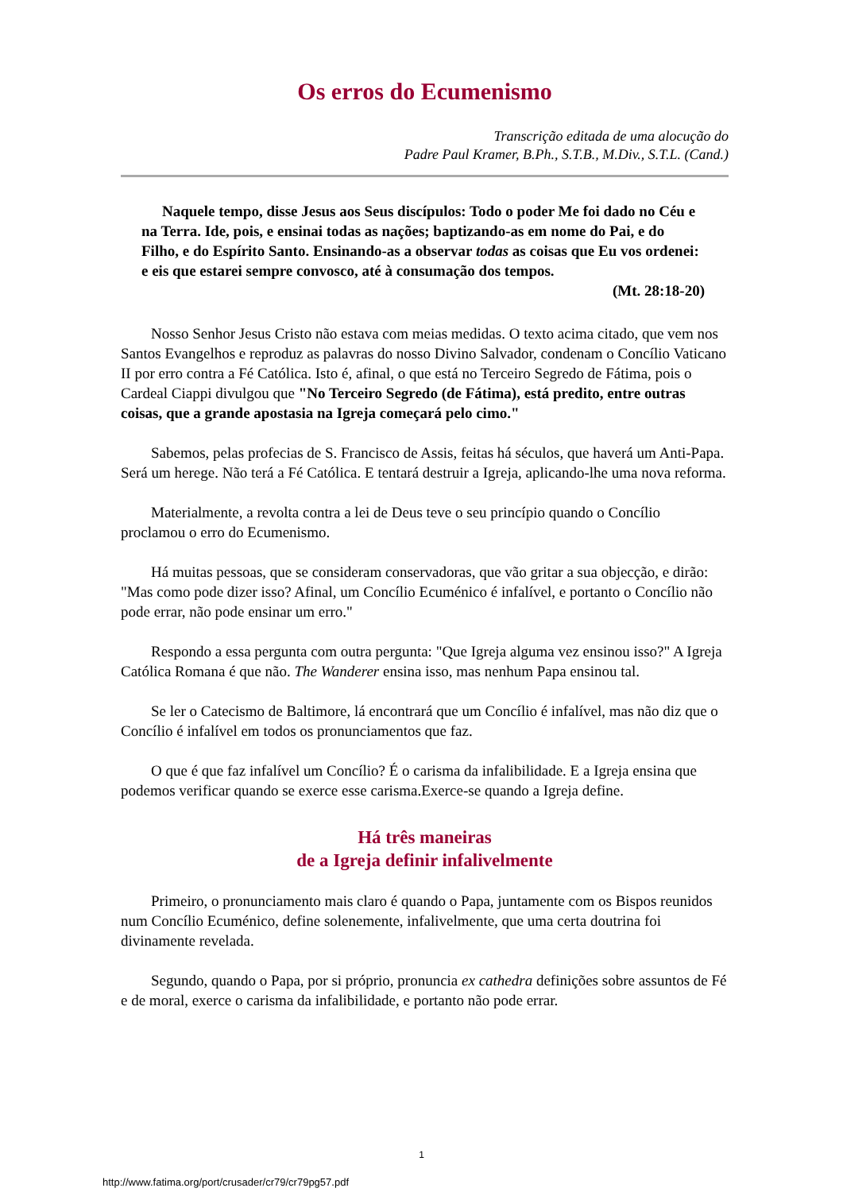Os erros do Ecumenismo
Transcrição editada de uma alocução do
Padre Paul Kramer, B.Ph., S.T.B., M.Div., S.T.L. (Cand.)
Naquele tempo, disse Jesus aos Seus discípulos: Todo o poder Me foi dado no Céu e na Terra. Ide, pois, e ensinai todas as nações; baptizando-as em nome do Pai, e do Filho, e do Espírito Santo. Ensinando-as a observar todas as coisas que Eu vos ordenei: e eis que estarei sempre convosco, até à consumação dos tempos.
(Mt. 28:18-20)
Nosso Senhor Jesus Cristo não estava com meias medidas. O texto acima citado, que vem nos Santos Evangelhos e reproduz as palavras do nosso Divino Salvador, condenam o Concílio Vaticano II por erro contra a Fé Católica. Isto é, afinal, o que está no Terceiro Segredo de Fátima, pois o Cardeal Ciappi divulgou que "No Terceiro Segredo (de Fátima), está predito, entre outras coisas, que a grande apostasia na Igreja começará pelo cimo."
Sabemos, pelas profecias de S. Francisco de Assis, feitas há séculos, que haverá um Anti-Papa. Será um herege. Não terá a Fé Católica. E tentará destruir a Igreja, aplicando-lhe uma nova reforma.
Materialmente, a revolta contra a lei de Deus teve o seu princípio quando o Concílio proclamou o erro do Ecumenismo.
Há muitas pessoas, que se consideram conservadoras, que vão gritar a sua objecção, e dirão: "Mas como pode dizer isso? Afinal, um Concílio Ecuménico é infalível, e portanto o Concílio não pode errar, não pode ensinar um erro."
Respondo a essa pergunta com outra pergunta: "Que Igreja alguma vez ensinou isso?" A Igreja Católica Romana é que não. The Wanderer ensina isso, mas nenhum Papa ensinou tal.
Se ler o Catecismo de Baltimore, lá encontrará que um Concílio é infalível, mas não diz que o Concílio é infalível em todos os pronunciamentos que faz.
O que é que faz infalível um Concílio? É o carisma da infalibilidade. E a Igreja ensina que podemos verificar quando se exerce esse carisma.Exerce-se quando a Igreja define.
Há três maneiras
de a Igreja definir infalivelmente
Primeiro, o pronunciamento mais claro é quando o Papa, juntamente com os Bispos reunidos num Concílio Ecuménico, define solenemente, infalivelmente, que uma certa doutrina foi divinamente revelada.
Segundo, quando o Papa, por si próprio, pronuncia ex cathedra definições sobre assuntos de Fé e de moral, exerce o carisma da infalibilidade, e portanto não pode errar.
1
http://www.fatima.org/port/crusader/cr79/cr79pg57.pdf